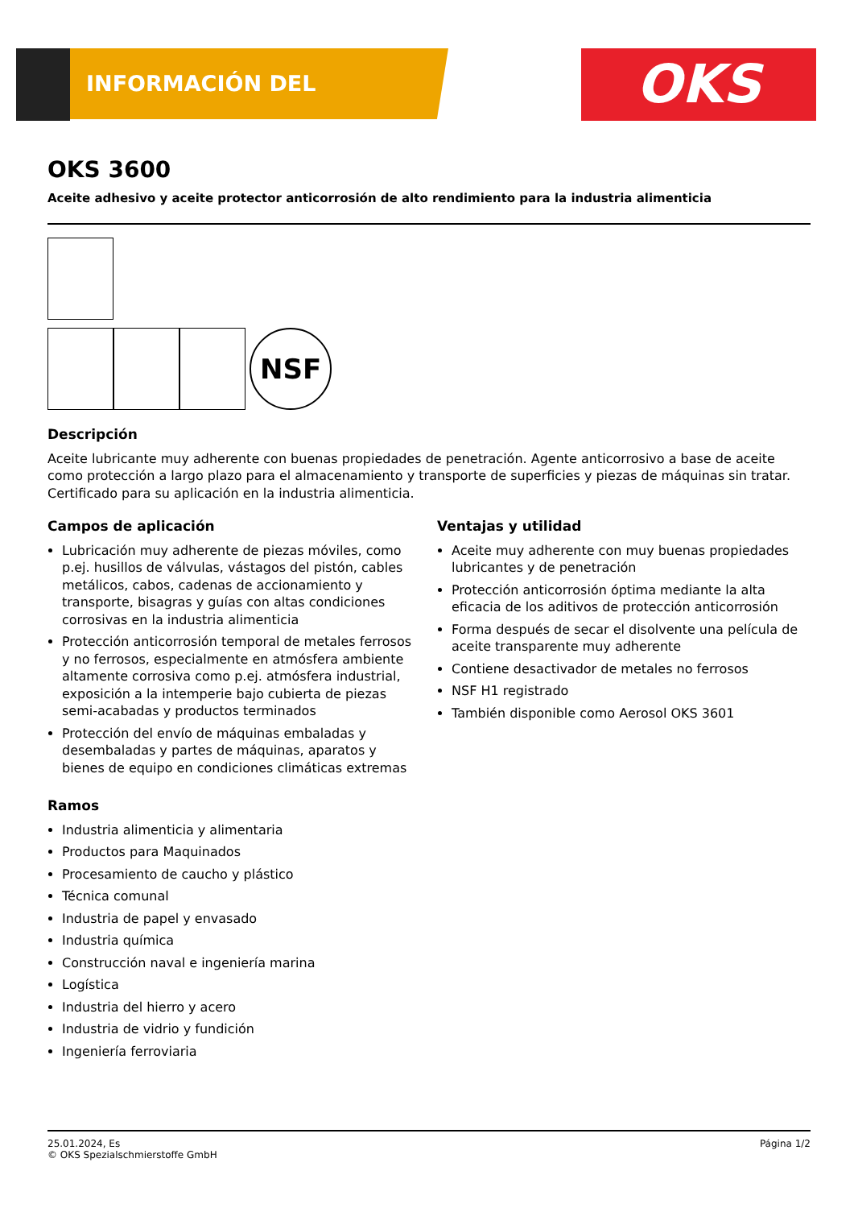INFORMACIÓN DEL PRODUCTO OKS
OKS 3600
Aceite adhesivo y aceite protector anticorrosión de alto rendimiento para la industria alimenticia
NSF
Descripción
Aceite lubricante muy adherente con buenas propiedades de penetración. Agente anticorrosivo a base de aceite como protección a largo plazo para el almacenamiento y transporte de superficies y piezas de máquinas sin tratar. Certificado para su aplicación en la industria alimenticia.
Campos de aplicación
Lubricación muy adherente de piezas móviles, como p.ej. husillos de válvulas, vástagos del pistón, cables metálicos, cabos, cadenas de accionamiento y transporte, bisagras y guías con altas condiciones corrosivas en la industria alimenticia
Protección anticorrosión temporal de metales ferrosos y no ferrosos, especialmente en atmósfera ambiente altamente corrosiva como p.ej. atmósfera industrial, exposición a la intemperie bajo cubierta de piezas semi-acabadas y productos terminados
Protección del envío de máquinas embaladas y desembaladas y partes de máquinas, aparatos y bienes de equipo en condiciones climáticas extremas
Ventajas y utilidad
Aceite muy adherente con muy buenas propiedades lubricantes y de penetración
Protección anticorrosión óptima mediante la alta eficacia de los aditivos de protección anticorrosión
Forma después de secar el disolvente una película de aceite transparente muy adherente
Contiene desactivador de metales no ferrosos
NSF H1 registrado
También disponible como Aerosol OKS 3601
Ramos
Industria alimenticia y alimentaria
Productos para Maquinados
Procesamiento de caucho y plástico
Técnica comunal
Industria de papel y envasado
Industria química
Construcción naval e ingeniería marina
Logística
Industria del hierro y acero
Industria de vidrio y fundición
Ingeniería ferroviaria
25.01.2024, Es
© OKS Spezialschmierstoffe GmbH
Página 1/2